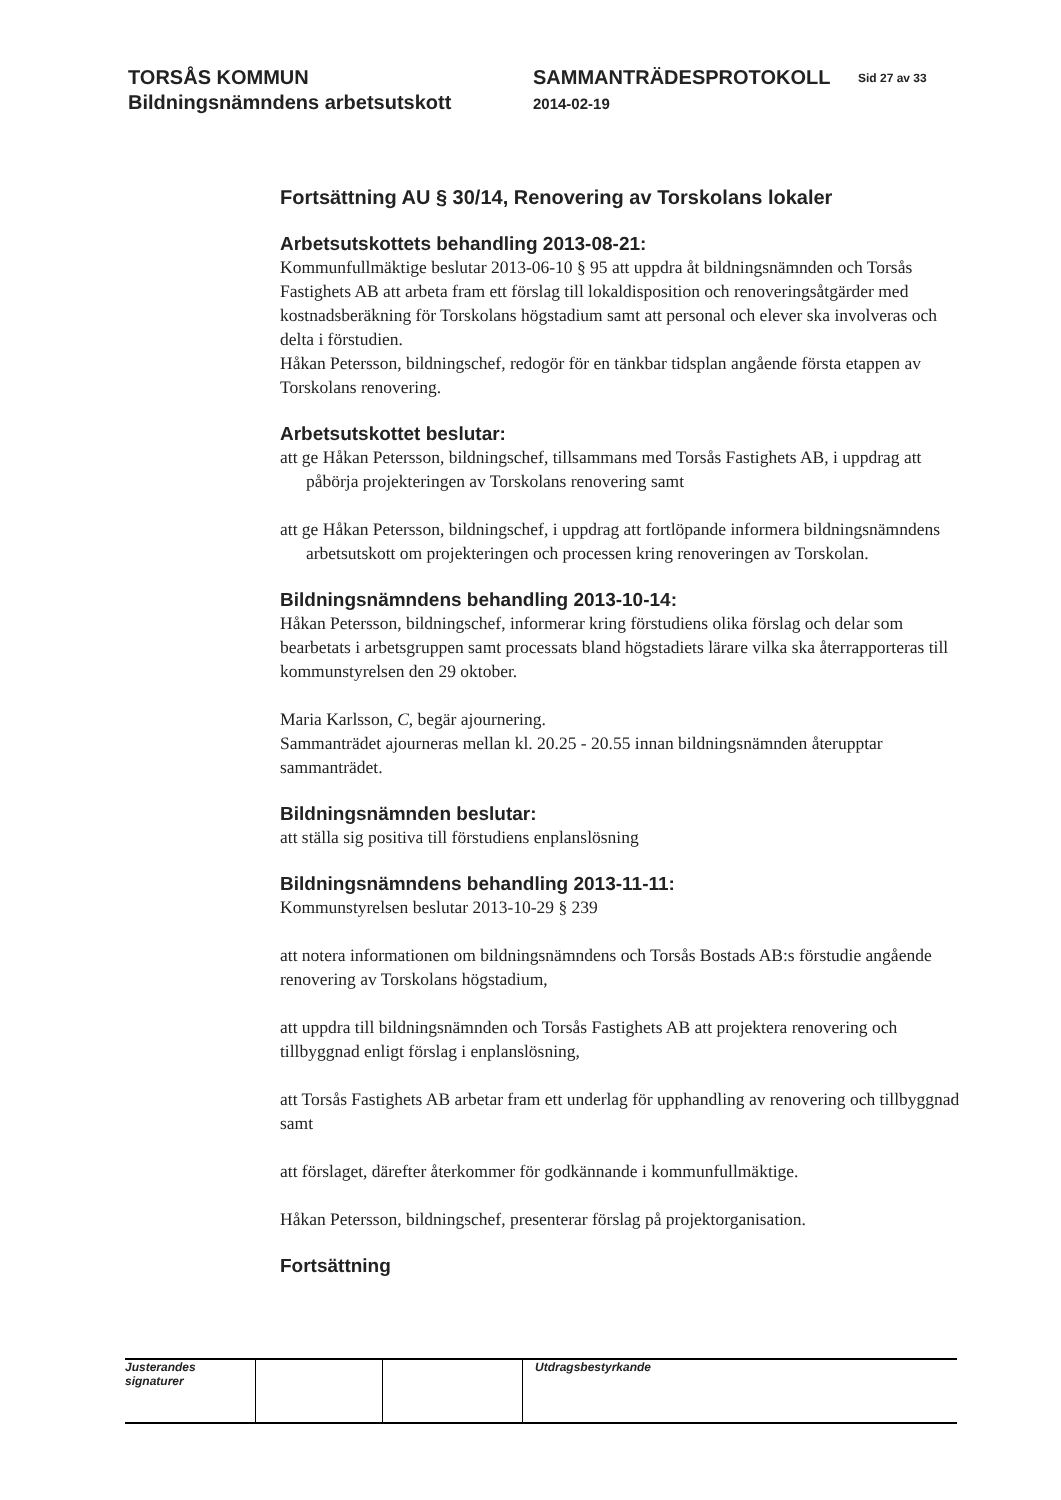TORSÅS KOMMUN
Bildningsnämndens arbetsutskott
SAMMANTRÄDESPROTOKOLL
2014-02-19
Sid 27 av 33
Fortsättning AU § 30/14, Renovering av Torskolans lokaler
Arbetsutskottets behandling 2013-08-21:
Kommunfullmäktige beslutar 2013-06-10 § 95 att uppdra åt bildningsnämnden och Torsås Fastighets AB att arbeta fram ett förslag till lokaldisposition och renoveringsåtgärder med kostnadsberäkning för Torskolans högstadium samt att personal och elever ska involveras och delta i förstudien.
Håkan Petersson, bildningschef, redogör för en tänkbar tidsplan angående första etappen av Torskolans renovering.
Arbetsutskottet beslutar:
att ge Håkan Petersson, bildningschef, tillsammans med Torsås Fastighets AB, i uppdrag att påbörja projekteringen av Torskolans renovering samt
att ge Håkan Petersson, bildningschef, i uppdrag att fortlöpande informera bildningsnämndens arbetsutskott om projekteringen och processen kring renoveringen av Torskolan.
Bildningsnämndens behandling 2013-10-14:
Håkan Petersson, bildningschef, informerar kring förstudiens olika förslag och delar som bearbetats i arbetsgruppen samt processats bland högstadiets lärare vilka ska återrapporteras till kommunstyrelsen den 29 oktober.
Maria Karlsson, C, begär ajournering.
Sammanträdet ajourneras mellan kl. 20.25 - 20.55 innan bildningsnämnden återupptar sammanträdet.
Bildningsnämnden beslutar:
att ställa sig positiva till förstudiens enplanslösning
Bildningsnämndens behandling 2013-11-11:
Kommunstyrelsen beslutar 2013-10-29 § 239
att notera informationen om bildningsnämndens och Torsås Bostads AB:s förstudie angående renovering av Torskolans högstadium,
att uppdra till bildningsnämnden och Torsås Fastighets AB att projektera renovering och tillbyggnad enligt förslag i enplanslösning,
att Torsås Fastighets AB arbetar fram ett underlag för upphandling av renovering och tillbyggnad samt
att förslaget, därefter återkommer för godkännande i kommunfullmäktige.
Håkan Petersson, bildningschef, presenterar förslag på projektorganisation.
Fortsättning
| Justerandes signaturer | | | Utdragsbestyrkande |